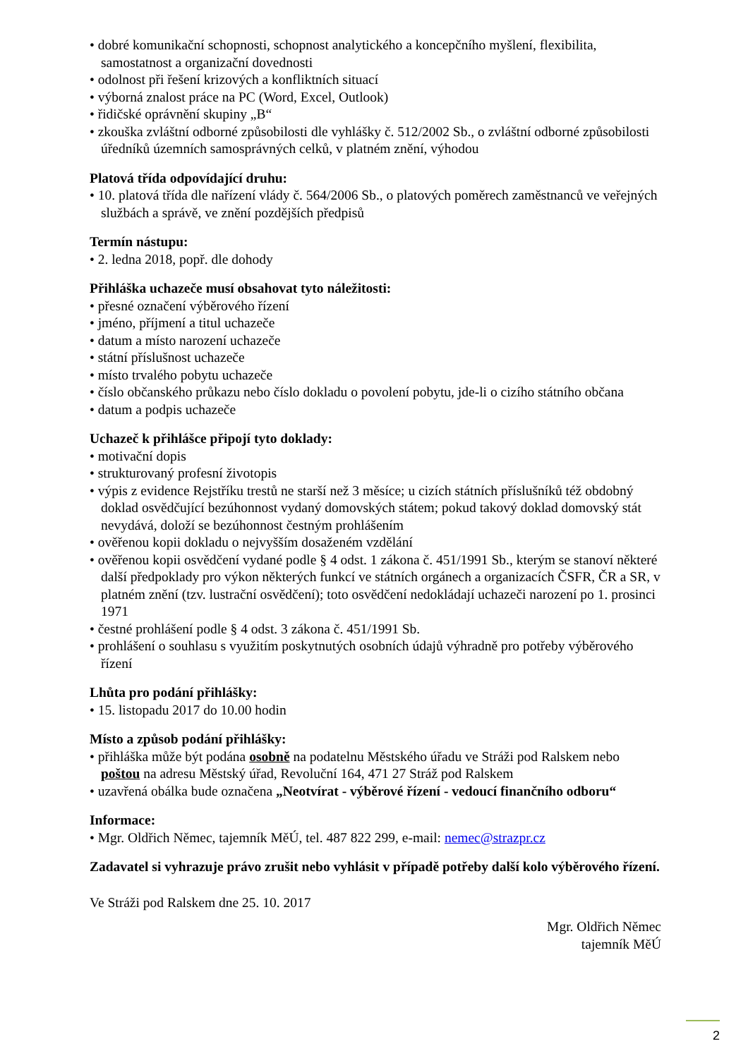• dobré komunikační schopnosti, schopnost analytického a koncepčního myšlení, flexibilita, samostatnost a organizační dovednosti
• odolnost při řešení krizových a konfliktních situací
• výborná znalost práce na PC (Word, Excel, Outlook)
• řidičské oprávnění skupiny „B“
• zkouška zvláštní odborné způsobilosti dle vyhlášky č. 512/2002 Sb., o zvláštní odborné způsobilosti úředníků územních samosprávných celků, v platném znění, výhodou
Platová třída odpovídající druhu:
• 10. platová třída dle nařízení vlády č. 564/2006 Sb., o platových poměrech zaměstnanců ve veřejných službách a správě, ve znění pozdějších předpisů
Termín nástupu:
• 2. ledna 2018, popř. dle dohody
Přihláška uchazeče musí obsahovat tyto náležitosti:
• přesné označení výběrového řízení
• jméno, příjmení a titul uchazeče
• datum a místo narození uchazeče
• státní příslušnost uchazeče
• místo trvalého pobytu uchazeče
• číslo občanského průkazu nebo číslo dokladu o povolení pobytu, jde-li o cizího státního občana
• datum a podpis uchazeče
Uchazeč k přihlášce připojí tyto doklady:
• motivační dopis
• strukturovaný profesní životopis
• výpis z evidence Rejstříku trestů ne starší než 3 měsíce; u cizích státních příslušníků též obdobný doklad osvědčující bezúhonnost vydaný domovských státem; pokud takový doklad domovský stát nevydává, doloží se bezúhonnost čestným prohlášením
• ověřenou kopii dokladu o nejvyšším dosaženém vzdělání
• ověřenou kopii osvědčení vydané podle § 4 odst. 1 zákona č. 451/1991 Sb., kterým se stanoví některé další předpoklady pro výkon některých funkcí ve státních orgánech a organizacích ČSFR, ČR a SR, v platném znění (tzv. lustrační osvědčení); toto osvědčení nedokládají uchazeči narození po 1. prosinci 1971
• čestné prohlášení podle § 4 odst. 3 zákona č. 451/1991 Sb.
• prohlášení o souhlasu s využitím poskytnutých osobních údajů výhradně pro potřeby výběrového řízení
Lhůta pro podání přihlášky:
• 15. listopadu 2017 do 10.00 hodin
Místo a způsob podání přihlášky:
• přihláška může být podána osobně na podatelnu Městského úřadu ve Stráži pod Ralskem nebo poštou na adresu Městský úřad, Revoluční 164, 471 27 Stráž pod Ralskem
• uzavřená obálka bude označena „Neotvírat - výběrové řízení - vedoucí finančního odboru“
Informace:
• Mgr. Oldřich Němec, tajemník MěÚ, tel. 487 822 299, e-mail: nemec@strazpr.cz
Zadavatel si vyhrazuje právo zrušit nebo vyhlásit v případě potřeby další kolo výběrového řízení.
Ve Stráži pod Ralskem dne 25. 10. 2017
Mgr. Oldřich Němec
tajemník MěÚ
2